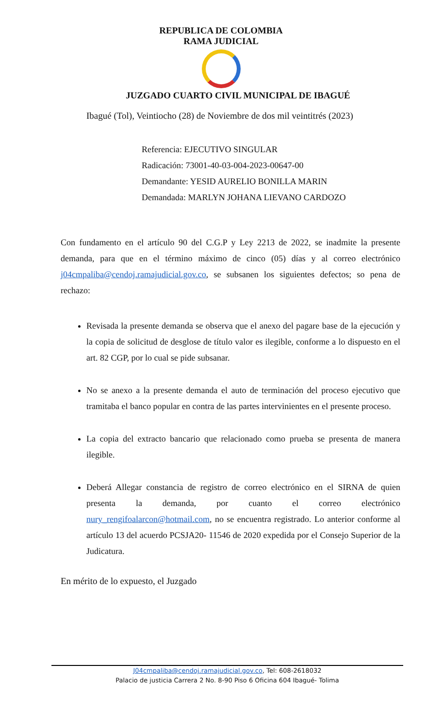REPUBLICA DE COLOMBIA
RAMA JUDICIAL
JUZGADO CUARTO CIVIL MUNICIPAL DE IBAGUÉ
Ibagué (Tol), Veintiocho (28) de Noviembre de dos mil veintitrés (2023)
Referencia: EJECUTIVO SINGULAR
Radicación: 73001-40-03-004-2023-00647-00
Demandante: YESID AURELIO BONILLA MARIN
Demandada: MARLYN JOHANA LIEVANO CARDOZO
Con fundamento en el artículo 90 del C.G.P y Ley 2213 de 2022, se inadmite la presente demanda, para que en el término máximo de cinco (05) días y al correo electrónico j04cmpaliba@cendoj.ramajudicial.gov.co, se subsanen los siguientes defectos; so pena de rechazo:
Revisada la presente demanda se observa que el anexo del pagare base de la ejecución y la copia de solicitud de desglose de título valor es ilegible, conforme a lo dispuesto en el art. 82 CGP, por lo cual se pide subsanar.
No se anexo a la presente demanda el auto de terminación del proceso ejecutivo que tramitaba el banco popular en contra de las partes intervinientes en el presente proceso.
La copia del extracto bancario que relacionado como prueba se presenta de manera ilegible.
Deberá Allegar constancia de registro de correo electrónico en el SIRNA de quien presenta la demanda, por cuanto el correo electrónico nury_rengifoalarcon@hotmail.com, no se encuentra registrado. Lo anterior conforme al artículo 13 del acuerdo PCSJA20- 11546 de 2020 expedida por el Consejo Superior de la Judicatura.
En mérito de lo expuesto, el Juzgado
J04cmpaliba@cendoj.ramajudicial.gov.co, Tel: 608-2618032
Palacio de justicia Carrera 2 No. 8-90 Piso 6 Oficina 604 Ibagué- Tolima